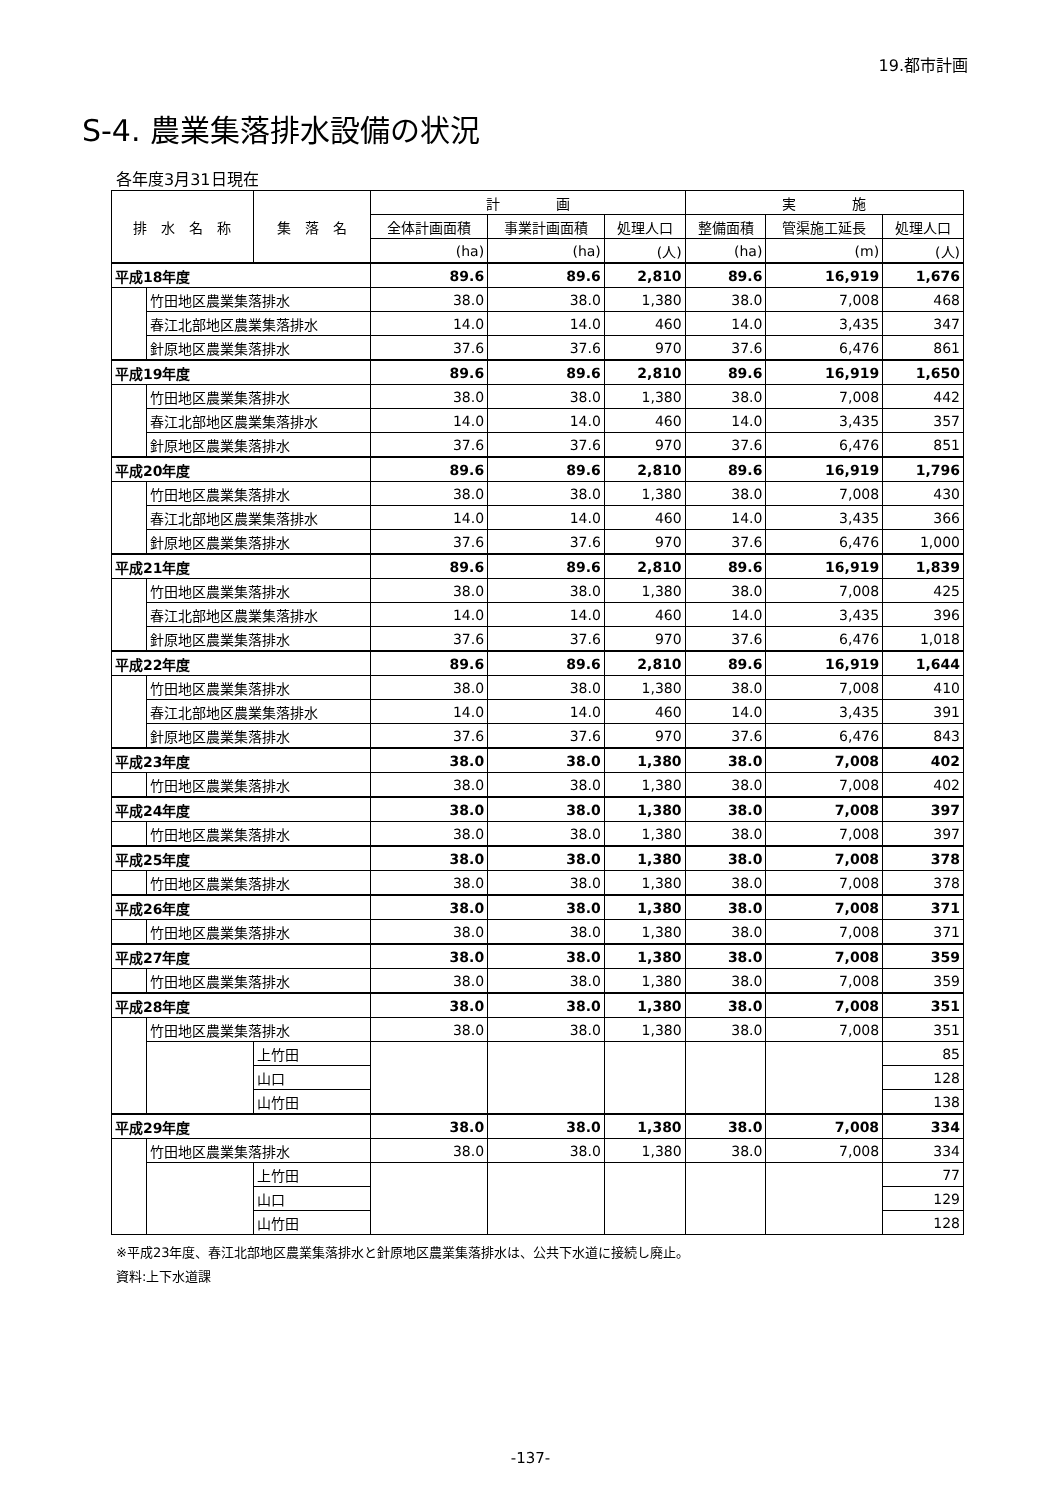19.都市計画
S-4. 農業集落排水設備の状況
各年度3月31日現在
| 排 水 名 称 | | 集 落 名 | 計 画 | | | 実 施 | | |
| --- | --- | --- | --- | --- | --- | --- | --- | --- |
| | | | 全体計画面積 | 事業計画面積 | 処理人口 | 整備面積 | 管渠施工延長 | 処理人口 |
| | | | (ha) | (ha) | (人) | (ha) | (m) | (人) |
| 平成18年度 | | | 89.6 | 89.6 | 2,810 | 89.6 | 16,919 | 1,676 |
| | 竹田地区農業集落排水 | | 38.0 | 38.0 | 1,380 | 38.0 | 7,008 | 468 |
| | 春江北部地区農業集落排水 | | 14.0 | 14.0 | 460 | 14.0 | 3,435 | 347 |
| | 針原地区農業集落排水 | | 37.6 | 37.6 | 970 | 37.6 | 6,476 | 861 |
| 平成19年度 | | | 89.6 | 89.6 | 2,810 | 89.6 | 16,919 | 1,650 |
| | 竹田地区農業集落排水 | | 38.0 | 38.0 | 1,380 | 38.0 | 7,008 | 442 |
| | 春江北部地区農業集落排水 | | 14.0 | 14.0 | 460 | 14.0 | 3,435 | 357 |
| | 針原地区農業集落排水 | | 37.6 | 37.6 | 970 | 37.6 | 6,476 | 851 |
| 平成20年度 | | | 89.6 | 89.6 | 2,810 | 89.6 | 16,919 | 1,796 |
| | 竹田地区農業集落排水 | | 38.0 | 38.0 | 1,380 | 38.0 | 7,008 | 430 |
| | 春江北部地区農業集落排水 | | 14.0 | 14.0 | 460 | 14.0 | 3,435 | 366 |
| | 針原地区農業集落排水 | | 37.6 | 37.6 | 970 | 37.6 | 6,476 | 1,000 |
| 平成21年度 | | | 89.6 | 89.6 | 2,810 | 89.6 | 16,919 | 1,839 |
| | 竹田地区農業集落排水 | | 38.0 | 38.0 | 1,380 | 38.0 | 7,008 | 425 |
| | 春江北部地区農業集落排水 | | 14.0 | 14.0 | 460 | 14.0 | 3,435 | 396 |
| | 針原地区農業集落排水 | | 37.6 | 37.6 | 970 | 37.6 | 6,476 | 1,018 |
| 平成22年度 | | | 89.6 | 89.6 | 2,810 | 89.6 | 16,919 | 1,644 |
| | 竹田地区農業集落排水 | | 38.0 | 38.0 | 1,380 | 38.0 | 7,008 | 410 |
| | 春江北部地区農業集落排水 | | 14.0 | 14.0 | 460 | 14.0 | 3,435 | 391 |
| | 針原地区農業集落排水 | | 37.6 | 37.6 | 970 | 37.6 | 6,476 | 843 |
| 平成23年度 | | | 38.0 | 38.0 | 1,380 | 38.0 | 7,008 | 402 |
| | 竹田地区農業集落排水 | | 38.0 | 38.0 | 1,380 | 38.0 | 7,008 | 402 |
| 平成24年度 | | | 38.0 | 38.0 | 1,380 | 38.0 | 7,008 | 397 |
| | 竹田地区農業集落排水 | | 38.0 | 38.0 | 1,380 | 38.0 | 7,008 | 397 |
| 平成25年度 | | | 38.0 | 38.0 | 1,380 | 38.0 | 7,008 | 378 |
| | 竹田地区農業集落排水 | | 38.0 | 38.0 | 1,380 | 38.0 | 7,008 | 378 |
| 平成26年度 | | | 38.0 | 38.0 | 1,380 | 38.0 | 7,008 | 371 |
| | 竹田地区農業集落排水 | | 38.0 | 38.0 | 1,380 | 38.0 | 7,008 | 371 |
| 平成27年度 | | | 38.0 | 38.0 | 1,380 | 38.0 | 7,008 | 359 |
| | 竹田地区農業集落排水 | | 38.0 | 38.0 | 1,380 | 38.0 | 7,008 | 359 |
| 平成28年度 | | | 38.0 | 38.0 | 1,380 | 38.0 | 7,008 | 351 |
| | 竹田地区農業集落排水 | | 38.0 | 38.0 | 1,380 | 38.0 | 7,008 | 351 |
| | | 上竹田 | | | | | | 85 |
| | | 山口 | | | | | | 128 |
| | | 山竹田 | | | | | | 138 |
| 平成29年度 | | | 38.0 | 38.0 | 1,380 | 38.0 | 7,008 | 334 |
| | 竹田地区農業集落排水 | | 38.0 | 38.0 | 1,380 | 38.0 | 7,008 | 334 |
| | | 上竹田 | | | | | | 77 |
| | | 山口 | | | | | | 129 |
| | | 山竹田 | | | | | | 128 |
※平成23年度、春江北部地区農業集落排水と針原地区農業集落排水は、公共下水道に接続し廃止。
資料:上下水道課
-137-